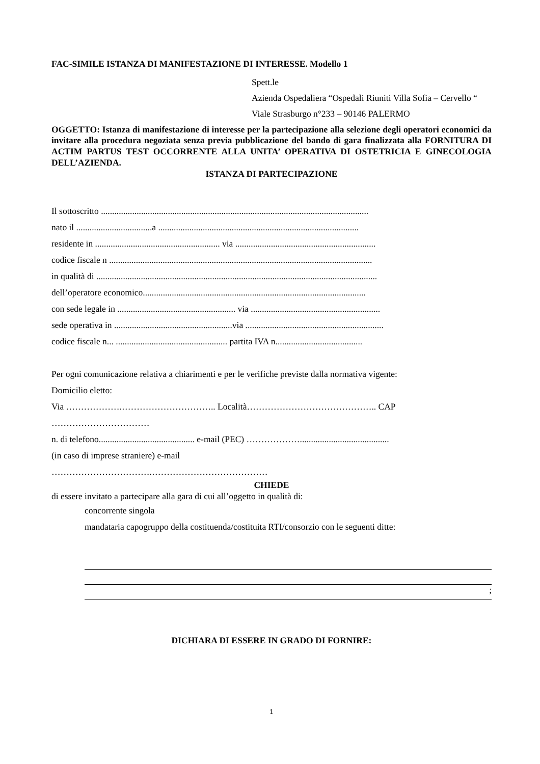FAC-SIMILE ISTANZA DI MANIFESTAZIONE DI INTERESSE. Modello 1
Spett.le
Azienda Ospedaliera “Ospedali Riuniti Villa Sofia – Cervello “
Viale Strasburgo n°233 – 90146 PALERMO
OGGETTO: Istanza di manifestazione di interesse per la partecipazione alla selezione degli operatori economici da invitare alla procedura negoziata senza previa pubblicazione del bando di gara finalizzata alla FORNITURA DI ACTIM PARTUS TEST OCCORRENTE ALLA UNITA’ OPERATIVA DI OSTETRICIA E GINECOLOGIA DELL’AZIENDA.
ISTANZA DI PARTECIPAZIONE
Il sottoscritto ........................................................................................................................
nato il ..................................a ..........................................................................................
residente in ........................................................ via ...............................................................
codice fiscale n ......................................................................................................................
in qualità di ..............................................................................................................................
dell’operatore economico....................................................................................................
con sede legale in ..................................................... via ..........................................................
sede operativa in .....................................................via ..............................................................
codice fiscale n... .................................................. partita IVA n.......................................
Per ogni comunicazione relativa a chiarimenti e per le verifiche previste dalla normativa vigente:
Domicilio eletto:
Via ……………….………………………….. Località…………………………………….. CAP
……………………………
n. di telefono........................................... e-mail (PEC) ………………........................................
(in caso di imprese straniere) e-mail
…………………………….…………………………………
CHIEDE
di essere invitato a partecipare alla gara di cui all’oggetto in qualità di:
concorrente singola
mandataria capogruppo della costituenda/costituita RTI/consorzio con le seguenti ditte:
;
DICHIARA DI ESSERE IN GRADO DI FORNIRE:
1